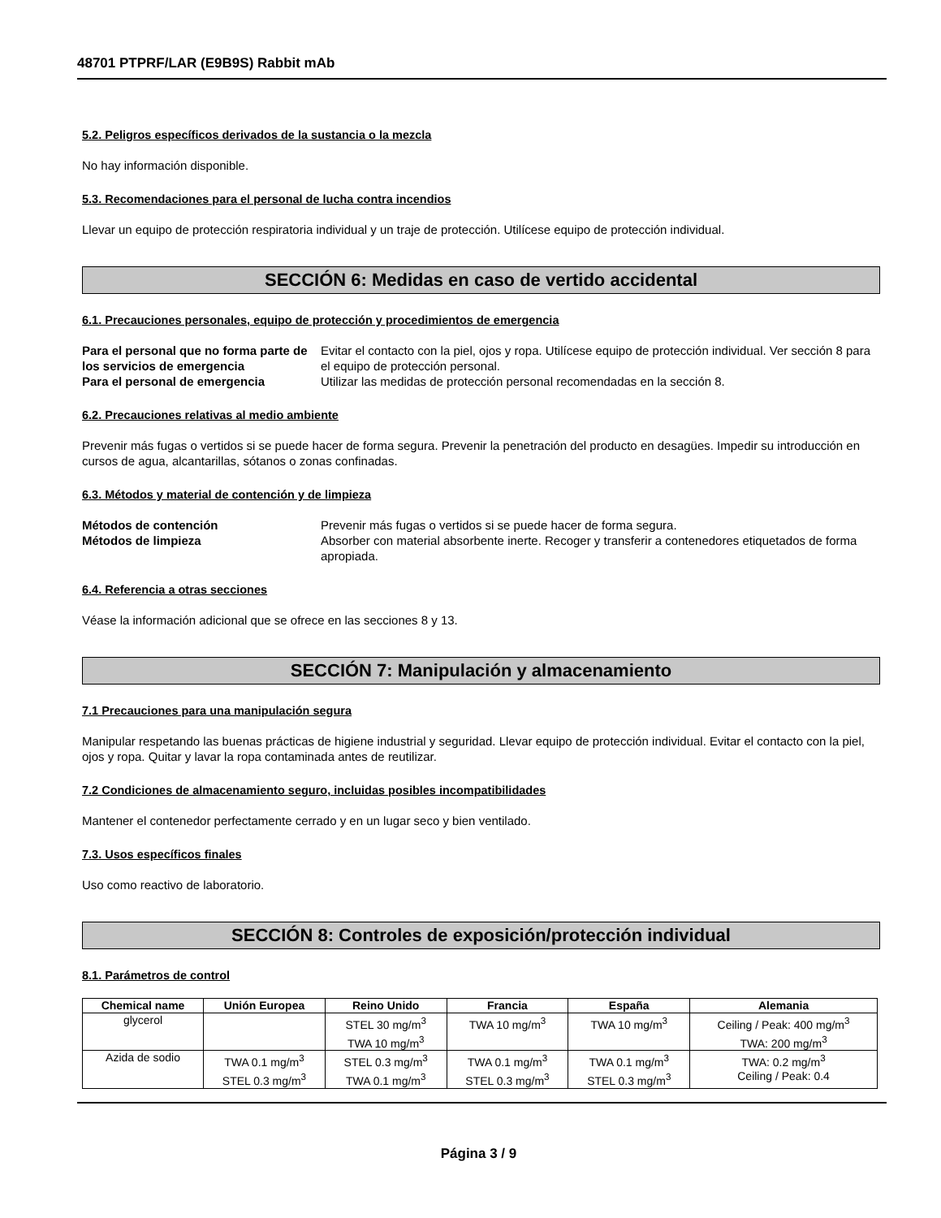48701 PTPRF/LAR (E9B9S) Rabbit mAb
5.2. Peligros específicos derivados de la sustancia o la mezcla
No hay información disponible.
5.3. Recomendaciones para el personal de lucha contra incendios
Llevar un equipo de protección respiratoria individual y un traje de protección. Utilícese equipo de protección individual.
SECCIÓN 6: Medidas en caso de vertido accidental
6.1. Precauciones personales, equipo de protección y procedimientos de emergencia
Para el personal que no forma parte de los servicios de emergencia Evitar el contacto con la piel, ojos y ropa. Utilícese equipo de protección individual. Ver sección 8 para el equipo de protección personal. Para el personal de emergencia Utilizar las medidas de protección personal recomendadas en la sección 8.
6.2. Precauciones relativas al medio ambiente
Prevenir más fugas o vertidos si se puede hacer de forma segura. Prevenir la penetración del producto en desagües. Impedir su introducción en cursos de agua, alcantarillas, sótanos o zonas confinadas.
6.3. Métodos y material de contención y de limpieza
Métodos de contención Prevenir más fugas o vertidos si se puede hacer de forma segura. Métodos de limpieza Absorber con material absorbente inerte. Recoger y transferir a contenedores etiquetados de forma apropiada.
6.4. Referencia a otras secciones
Véase la información adicional que se ofrece en las secciones 8 y 13.
SECCIÓN 7: Manipulación y almacenamiento
7.1 Precauciones para una manipulación segura
Manipular respetando las buenas prácticas de higiene industrial y seguridad. Llevar equipo de protección individual. Evitar el contacto con la piel, ojos y ropa. Quitar y lavar la ropa contaminada antes de reutilizar.
7.2 Condiciones de almacenamiento seguro, incluidas posibles incompatibilidades
Mantener el contenedor perfectamente cerrado y en un lugar seco y bien ventilado.
7.3. Usos específicos finales
Uso como reactivo de laboratorio.
SECCIÓN 8: Controles de exposición/protección individual
8.1. Parámetros de control
| Chemical name | Unión Europea | Reino Unido | Francia | España | Alemania |
| --- | --- | --- | --- | --- | --- |
| glycerol | | STEL 30 mg/m<sup>3</sup> TWA 10 mg/m<sup>3</sup> | TWA 10 mg/m<sup>3</sup> | TWA 10 mg/m<sup>3</sup> | Ceiling / Peak: 400 mg/m<sup>3</sup> TWA: 200 mg/m<sup>3</sup> |
| Azida de sodio | TWA 0.1 mg/m<sup>3</sup> STEL 0.3 mg/m<sup>3</sup> | STEL 0.3 mg/m<sup>3</sup> TWA 0.1 mg/m<sup>3</sup> | TWA 0.1 mg/m<sup>3</sup> STEL 0.3 mg/m<sup>3</sup> | TWA 0.1 mg/m<sup>3</sup> STEL 0.3 mg/m<sup>3</sup> | TWA: 0.2 mg/m<sup>3</sup> Ceiling / Peak: 0.4 |
Página 3 / 9